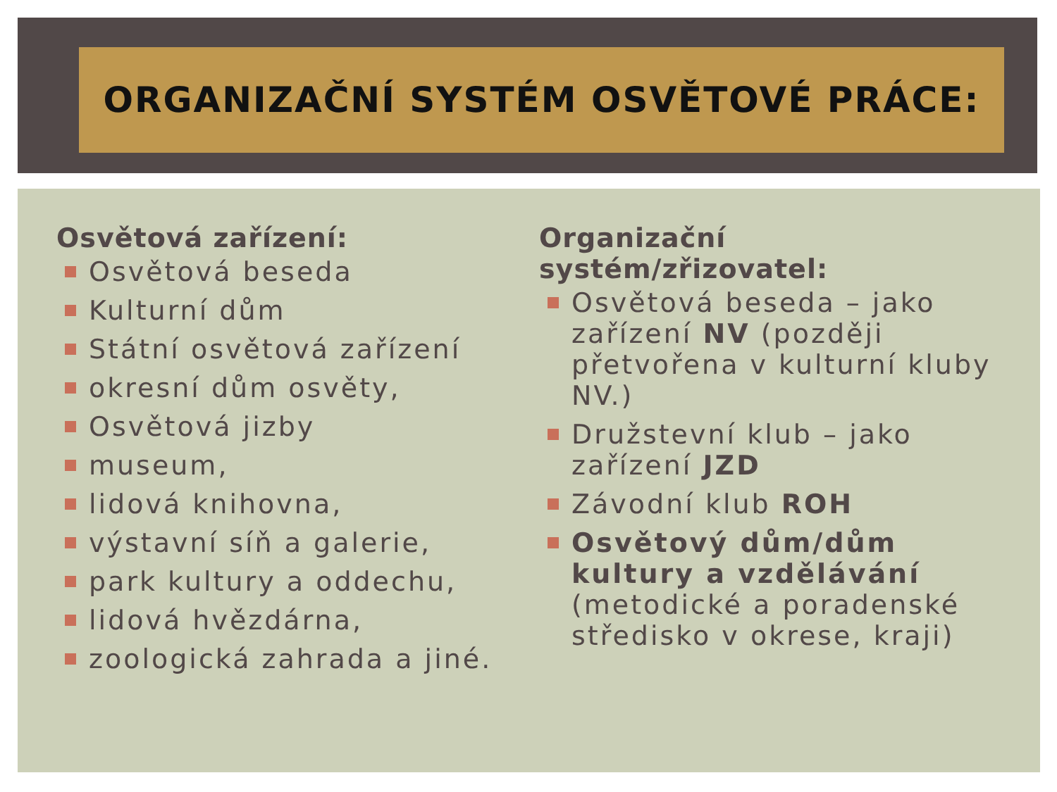ORGANIZAČNÍ SYSTÉM OSVĚTOVÉ PRÁCE:
Osvětová zařízení:
Osvětová beseda
Kulturní dům
Státní osvětová zařízení
okresní dům osvěty,
Osvětová jizby
museum,
lidová knihovna,
výstavní síň a galerie,
park kultury a oddechu,
lidová hvězdárna,
zoologická zahrada a jiné.
Organizační systém/zřizovatel:
Osvětová beseda – jako zařízení NV (později přetvořena v kulturní kluby NV.)
Družstevní klub – jako zařízení JZD
Závodní klub ROH
Osvětový dům/dům kultury a vzdělávání (metodické a poradenské středisko v okrese, kraji)